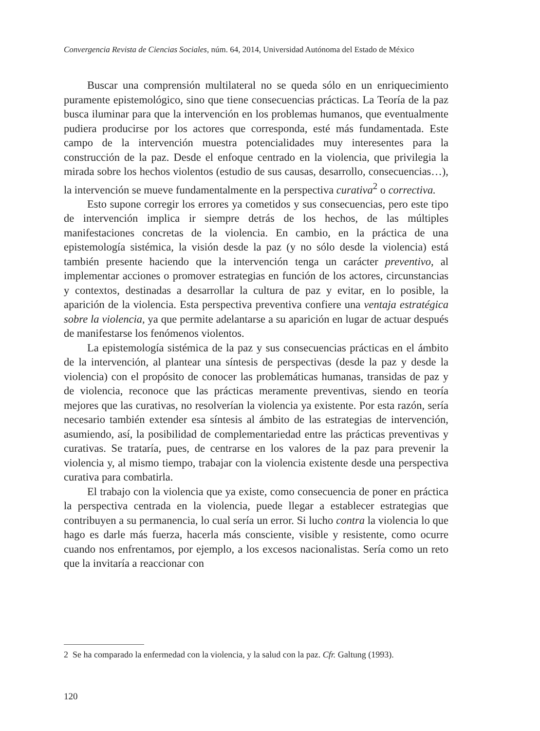Convergencia Revista de Ciencias Sociales, núm. 64, 2014, Universidad Autónoma del Estado de México
Buscar una comprensión multilateral no se queda sólo en un enriquecimiento puramente epistemológico, sino que tiene consecuencias prácticas. La Teoría de la paz busca iluminar para que la intervención en los problemas humanos, que eventualmente pudiera producirse por los actores que corresponda, esté más fundamentada. Este campo de la intervención muestra potencialidades muy interesentes para la construcción de la paz. Desde el enfoque centrado en la violencia, que privilegia la mirada sobre los hechos violentos (estudio de sus causas, desarrollo, consecuencias…), la intervención se mueve fundamentalmente en la perspectiva curativa<sup>2</sup> o correctiva.
Esto supone corregir los errores ya cometidos y sus consecuencias, pero este tipo de intervención implica ir siempre detrás de los hechos, de las múltiples manifestaciones concretas de la violencia. En cambio, en la práctica de una epistemología sistémica, la visión desde la paz (y no sólo desde la violencia) está también presente haciendo que la intervención tenga un carácter preventivo, al implementar acciones o promover estrategias en función de los actores, circunstancias y contextos, destinadas a desarrollar la cultura de paz y evitar, en lo posible, la aparición de la violencia. Esta perspectiva preventiva confiere una ventaja estratégica sobre la violencia, ya que permite adelantarse a su aparición en lugar de actuar después de manifestarse los fenómenos violentos.
La epistemología sistémica de la paz y sus consecuencias prácticas en el ámbito de la intervención, al plantear una síntesis de perspectivas (desde la paz y desde la violencia) con el propósito de conocer las problemáticas humanas, transidas de paz y de violencia, reconoce que las prácticas meramente preventivas, siendo en teoría mejores que las curativas, no resolverían la violencia ya existente. Por esta razón, sería necesario también extender esa síntesis al ámbito de las estrategias de intervención, asumiendo, así, la posibilidad de complementariedad entre las prácticas preventivas y curativas. Se trataría, pues, de centrarse en los valores de la paz para prevenir la violencia y, al mismo tiempo, trabajar con la violencia existente desde una perspectiva curativa para combatirla.
El trabajo con la violencia que ya existe, como consecuencia de poner en práctica la perspectiva centrada en la violencia, puede llegar a establecer estrategias que contribuyen a su permanencia, lo cual sería un error. Si lucho contra la violencia lo que hago es darle más fuerza, hacerla más consciente, visible y resistente, como ocurre cuando nos enfrentamos, por ejemplo, a los excesos nacionalistas. Sería como un reto que la invitaría a reaccionar con
2 Se ha comparado la enfermedad con la violencia, y la salud con la paz. Cfr. Galtung (1993).
120